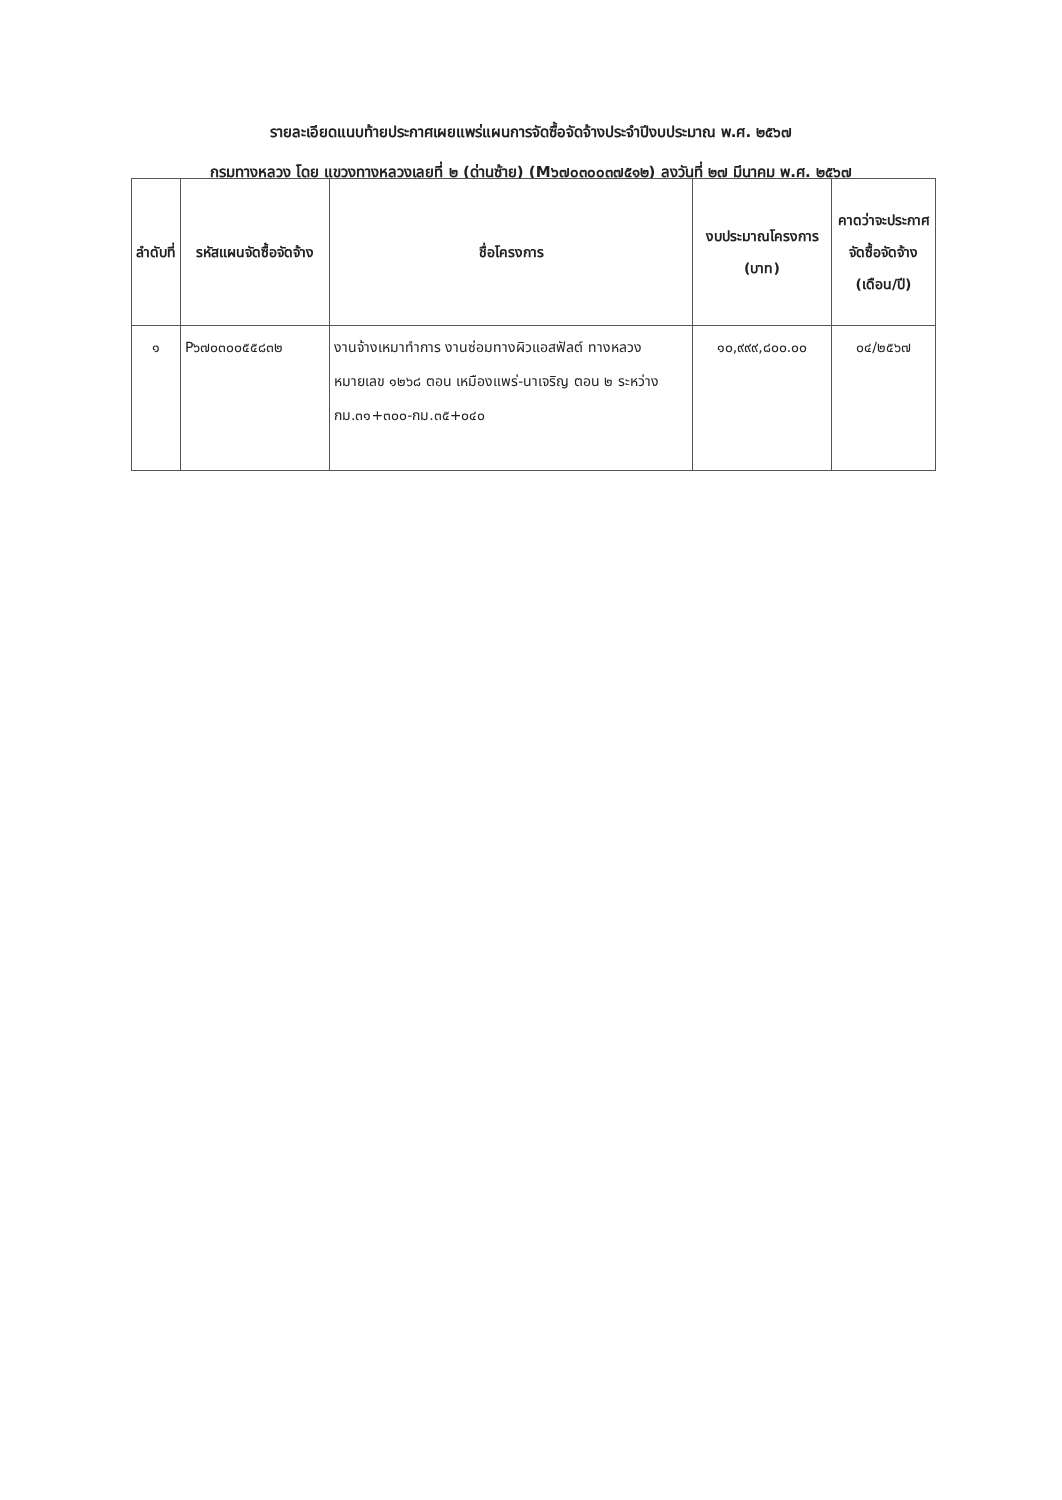รายละเอียดแนบท้ายประกาศเผยแพร่แผนการจัดซื้อจัดจ้างประจำปีงบประมาณ พ.ศ. ๒๕๖๗
กรมทางหลวง โดย แขวงทางหลวงเลยที่ ๒ (ด่านซ้าย) (M๖๗๐๓๐๐๓๗๕๑๒) ลงวันที่ ๒๗ มีนาคม พ.ศ. ๒๕๖๗
| ลำดับที่ | รหัสแผนจัดซื้อจัดจ้าง | ชื่อโครงการ | งบประมาณโครงการ (บาท) | คาดว่าจะประกาศจัดซื้อจัดจ้าง (เดือน/ปี) |
| --- | --- | --- | --- | --- |
| ๑ | P๖๗๐๓๐๐๕๕๘๓๒ | งานจ้างเหมาทำการ งานซ่อมทางผิวแอสฟัลต์ ทางหลวงหมายเลข ๑๒๖๘ ตอน เหมืองแพร่-นาเจริญ ตอน ๒ ระหว่าง กม.๓๑+๓๐๐-กม.๓๕+๐๔๐ | ๑๐,๙๙๙,๘๐๐.๐๐ | ๐๔/๒๕๖๗ |